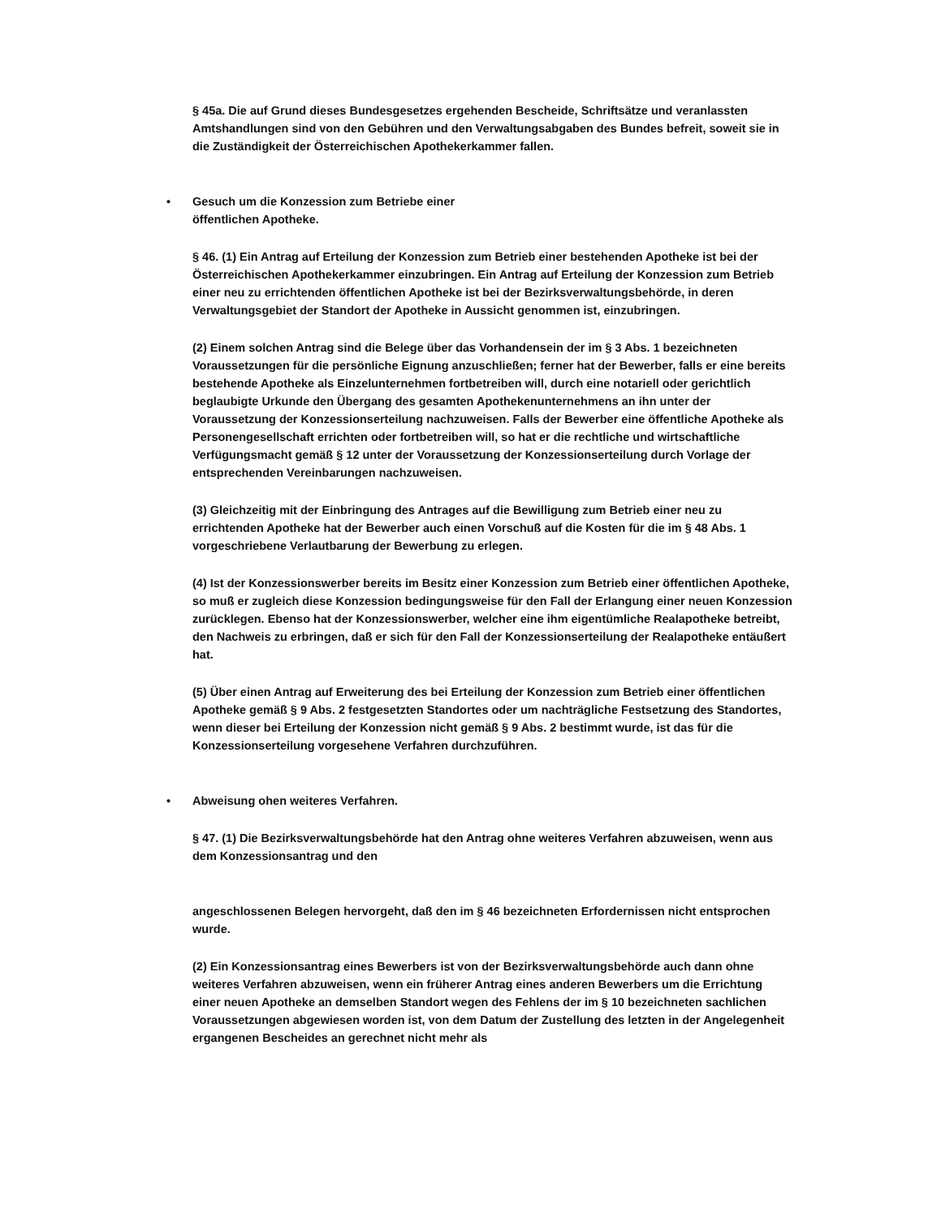§ 45a. Die auf Grund dieses Bundesgesetzes ergehenden Bescheide, Schriftsätze und veranlassten Amtshandlungen sind von den Gebühren und den Verwaltungsabgaben des Bundes befreit, soweit sie in die Zuständigkeit der Österreichischen Apothekerkammer fallen.
• Gesuch um die Konzession zum Betriebe einer
öffentlichen Apotheke.
§ 46. (1) Ein Antrag auf Erteilung der Konzession zum Betrieb einer bestehenden Apotheke ist bei der Österreichischen Apothekerkammer einzubringen. Ein Antrag auf Erteilung der Konzession zum Betrieb einer neu zu errichtenden öffentlichen Apotheke ist bei der Bezirksverwaltungsbehörde, in deren Verwaltungsgebiet der Standort der Apotheke in Aussicht genommen ist, einzubringen.
(2) Einem solchen Antrag sind die Belege über das Vorhandensein der im § 3 Abs. 1 bezeichneten Voraussetzungen für die persönliche Eignung anzuschließen; ferner hat der Bewerber, falls er eine bereits bestehende Apotheke als Einzelunternehmen fortbetreiben will, durch eine notariell oder gerichtlich beglaubigte Urkunde den Übergang des gesamten Apothekenunternehmens an ihn unter der Voraussetzung der Konzessionserteilung nachzuweisen. Falls der Bewerber eine öffentliche Apotheke als Personengesellschaft errichten oder fortbetreiben will, so hat er die rechtliche und wirtschaftliche Verfügungsmacht gemäß § 12 unter der Voraussetzung der Konzessionserteilung durch Vorlage der entsprechenden Vereinbarungen nachzuweisen.
(3) Gleichzeitig mit der Einbringung des Antrages auf die Bewilligung zum Betrieb einer neu zu errichtenden Apotheke hat der Bewerber auch einen Vorschuß auf die Kosten für die im § 48 Abs. 1 vorgeschriebene Verlautbarung der Bewerbung zu erlegen.
(4) Ist der Konzessionswerber bereits im Besitz einer Konzession zum Betrieb einer öffentlichen Apotheke, so muß er zugleich diese Konzession bedingungsweise für den Fall der Erlangung einer neuen Konzession zurücklegen. Ebenso hat der Konzessionswerber, welcher eine ihm eigentümliche Realapotheke betreibt, den Nachweis zu erbringen, daß er sich für den Fall der Konzessionserteilung der Realapotheke entäußert hat.
(5) Über einen Antrag auf Erweiterung des bei Erteilung der Konzession zum Betrieb einer öffentlichen Apotheke gemäß § 9 Abs. 2 festgesetzten Standortes oder um nachträgliche Festsetzung des Standortes, wenn dieser bei Erteilung der Konzession nicht gemäß § 9 Abs. 2 bestimmt wurde, ist das für die Konzessionserteilung vorgesehene Verfahren durchzuführen.
• Abweisung ohen weiteres Verfahren.
§ 47. (1) Die Bezirksverwaltungsbehörde hat den Antrag ohne weiteres Verfahren abzuweisen, wenn aus dem Konzessionsantrag und den
angeschlossenen Belegen hervorgeht, daß den im § 46 bezeichneten Erfordernissen nicht entsprochen wurde.
(2) Ein Konzessionsantrag eines Bewerbers ist von der Bezirksverwaltungsbehörde auch dann ohne weiteres Verfahren abzuweisen, wenn ein früherer Antrag eines anderen Bewerbers um die Errichtung einer neuen Apotheke an demselben Standort wegen des Fehlens der im § 10 bezeichneten sachlichen Voraussetzungen abgewiesen worden ist, von dem Datum der Zustellung des letzten in der Angelegenheit ergangenen Bescheides an gerechnet nicht mehr als